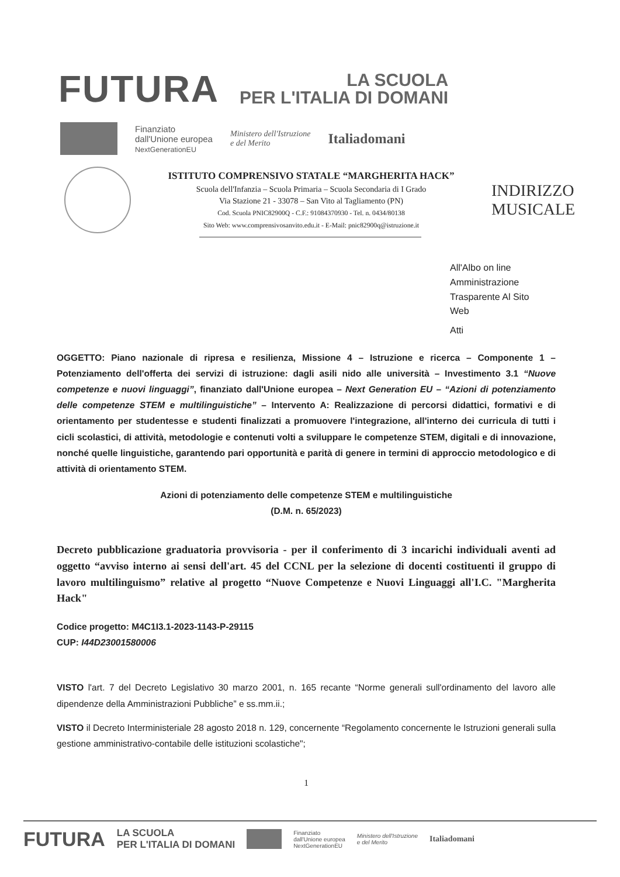FUTURA
LA SCUOLA
PER L'ITALIA DI DOMANI
Finanziato
dall'Unione europea
NextGenerationEU
Ministero dell'Istruzione
e del Merito
Italiadomani
ISTITUTO COMPRENSIVO STATALE “MARGHERITA HACK”
Scuola dell'Infanzia – Scuola Primaria – Scuola Secondaria di I Grado
Via Stazione 21 - 33078 – San Vito al Tagliamento (PN)
Cod. Scuola PNIC82900Q - C.F.: 91084370930 - Tel. n. 0434/80138
Sito Web: www.comprensivosanvito.edu.it - E-Mail: pnic82900q@istruzione.it
INDIRIZZO
MUSICALE
All'Albo on line
Amministrazione
Trasparente Al Sito
Web
Atti
OGGETTO: Piano nazionale di ripresa e resilienza, Missione 4 – Istruzione e ricerca – Componente 1 – Potenziamento dell'offerta dei servizi di istruzione: dagli asili nido alle università – Investimento 3.1 “Nuove competenze e nuovi linguaggi”, finanziato dall'Unione europea – Next Generation EU – “Azioni di potenziamento delle competenze STEM e multilinguistiche” – Intervento A: Realizzazione di percorsi didattici, formativi e di orientamento per studentesse e studenti finalizzati a promuovere l'integrazione, all'interno dei curricula di tutti i cicli scolastici, di attività, metodologie e contenuti volti a sviluppare le competenze STEM, digitali e di innovazione, nonché quelle linguistiche, garantendo pari opportunità e parità di genere in termini di approccio metodologico e di attività di orientamento STEM.
Azioni di potenziamento delle competenze STEM e multilinguistiche
(D.M. n. 65/2023)
Decreto pubblicazione graduatoria provvisoria - per il conferimento di 3 incarichi individuali aventi ad oggetto “avviso interno ai sensi dell'art. 45 del CCNL per la selezione di docenti costituenti il gruppo di lavoro multilinguismo” relative al progetto “Nuove Competenze e Nuovi Linguaggi all'I.C. "Margherita Hack"
Codice progetto: M4C1I3.1-2023-1143-P-29115
CUP: I44D23001580006
VISTO l'art. 7 del Decreto Legislativo 30 marzo 2001, n. 165 recante “Norme generali sull'ordinamento del lavoro alle dipendenze della Amministrazioni Pubbliche” e ss.mm.ii.;
VISTO il Decreto Interministeriale 28 agosto 2018 n. 129, concernente “Regolamento concernente le Istruzioni generali sulla gestione amministrativo-contabile delle istituzioni scolastiche";
1
FUTURA LA SCUOLA
PER L'ITALIA DI DOMANI Finanziato
dall'Unione europea
NextGenerationEU Ministero dell'Istruzione
e del Merito Italiadomani